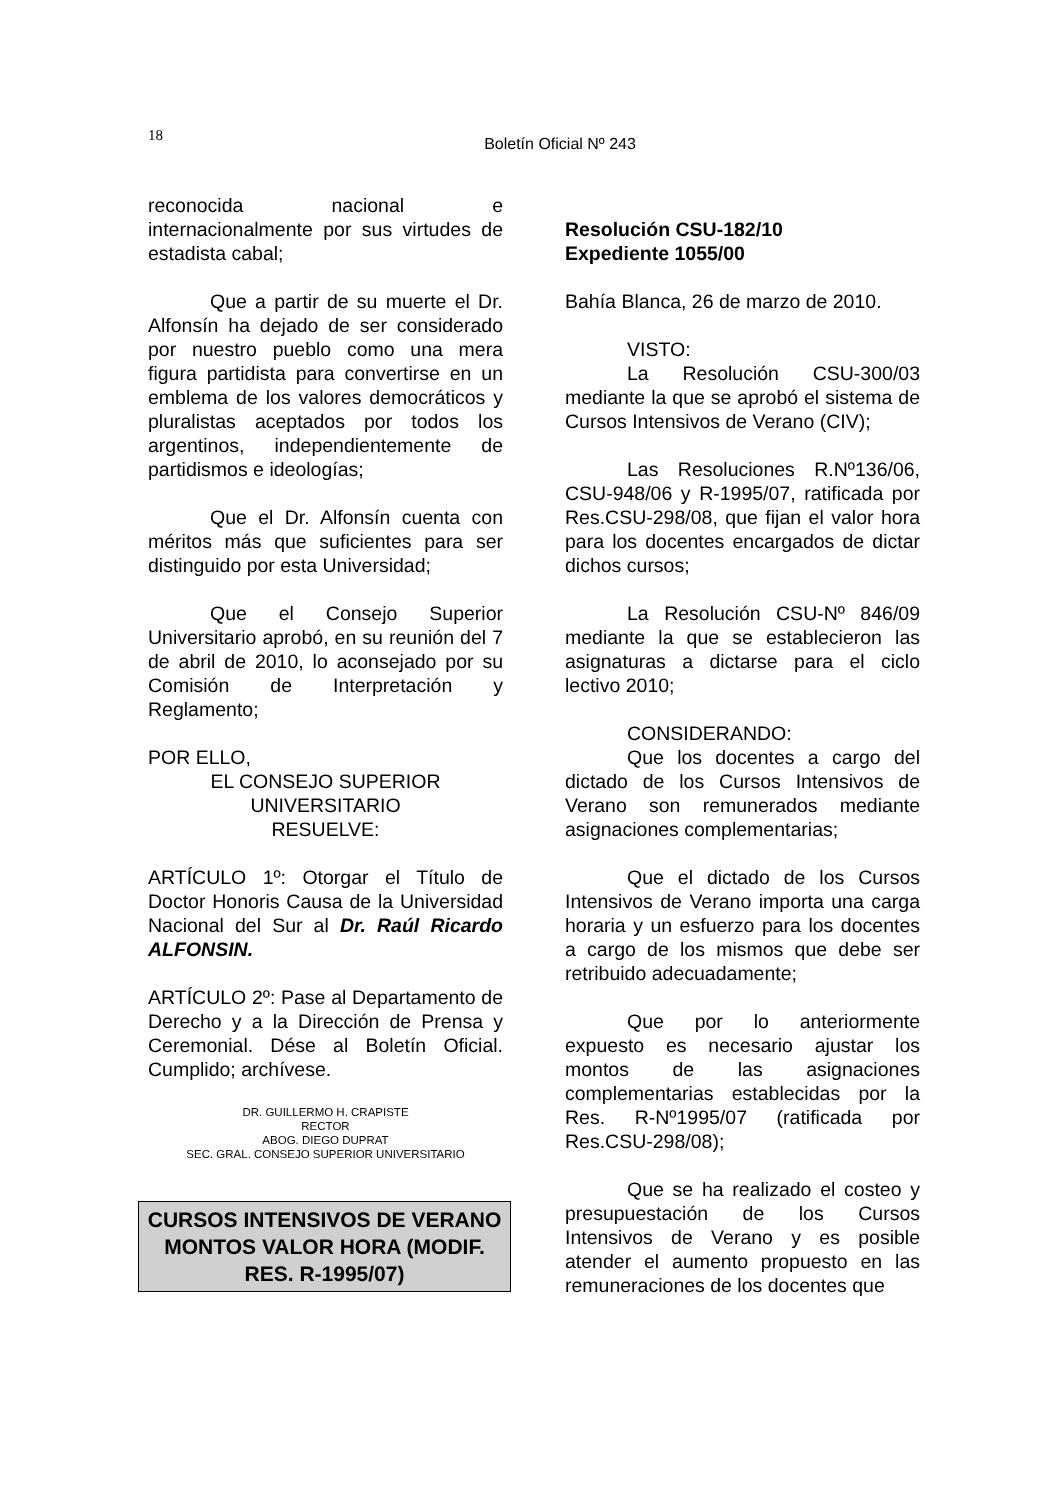18
Boletín Oficial Nº 243
reconocida nacional e internacionalmente por sus virtudes de estadista cabal;
Que a partir de su muerte el Dr. Alfonsín ha dejado de ser considerado por nuestro pueblo como una mera figura partidista para convertirse en un emblema de los valores democráticos y pluralistas aceptados por todos los argentinos, independientemente de partidismos e ideologías;
Que el Dr. Alfonsín cuenta con méritos más que suficientes para ser distinguido por esta Universidad;
Que el Consejo Superior Universitario aprobó, en su reunión del 7 de abril de 2010, lo aconsejado por su Comisión de Interpretación y Reglamento;
POR ELLO,
EL CONSEJO SUPERIOR UNIVERSITARIO
RESUELVE:
ARTÍCULO 1º: Otorgar el Título de Doctor Honoris Causa de la Universidad Nacional del Sur al Dr. Raúl Ricardo ALFONSIN.
ARTÍCULO 2º: Pase al Departamento de Derecho y a la Dirección de Prensa y Ceremonial. Dése al Boletín Oficial. Cumplido; archívese.
DR. GUILLERMO H. CRAPISTE
RECTOR
ABOG. DIEGO DUPRAT
SEC. GRAL. CONSEJO SUPERIOR UNIVERSITARIO
CURSOS INTENSIVOS DE VERANO MONTOS VALOR HORA (MODIF. RES. R-1995/07)
Resolución CSU-182/10
Expediente 1055/00
Bahía Blanca, 26 de marzo de 2010.
VISTO:
La Resolución CSU-300/03 mediante la que se aprobó el sistema de Cursos Intensivos de Verano (CIV);
Las Resoluciones R.Nº136/06, CSU-948/06 y R-1995/07, ratificada por Res.CSU-298/08, que fijan el valor hora para los docentes encargados de dictar dichos cursos;
La Resolución CSU-Nº 846/09 mediante la que se establecieron las asignaturas a dictarse para el ciclo lectivo 2010;
CONSIDERANDO:
Que los docentes a cargo del dictado de los Cursos Intensivos de Verano son remunerados mediante asignaciones complementarias;
Que el dictado de los Cursos Intensivos de Verano importa una carga horaria y un esfuerzo para los docentes a cargo de los mismos que debe ser retribuido adecuadamente;
Que por lo anteriormente expuesto es necesario ajustar los montos de las asignaciones complementarias establecidas por la Res. R-Nº1995/07 (ratificada por Res.CSU-298/08);
Que se ha realizado el costeo y presupuestación de los Cursos Intensivos de Verano y es posible atender el aumento propuesto en las remuneraciones de los docentes que